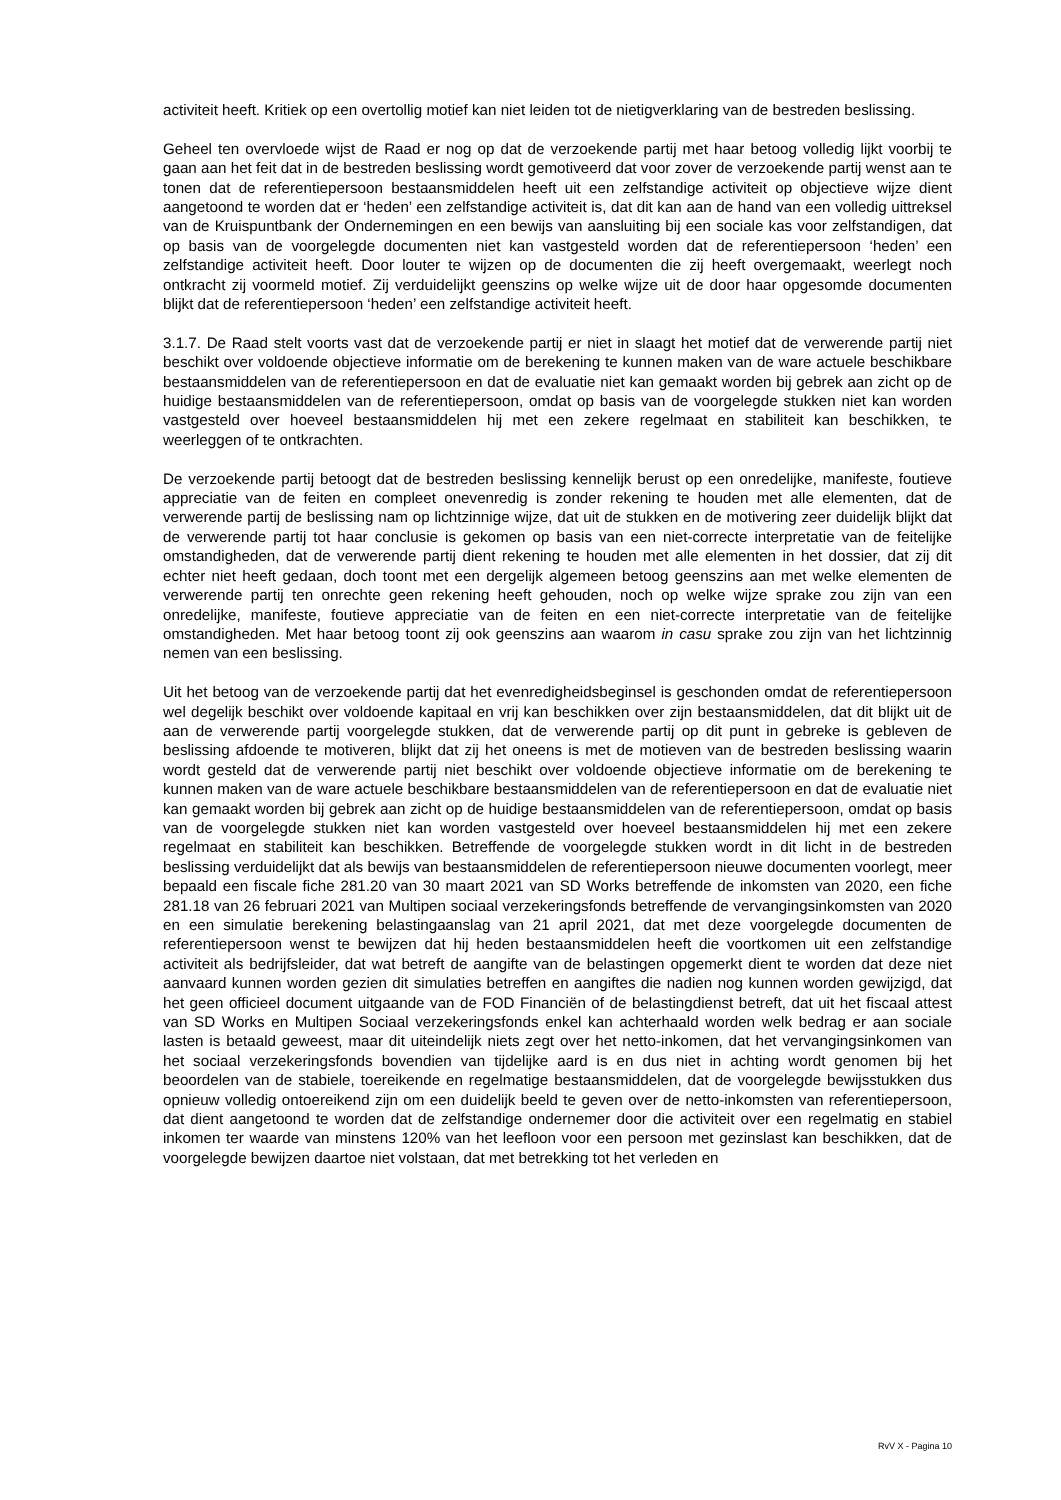activiteit heeft. Kritiek op een overtollig motief kan niet leiden tot de nietigverklaring van de bestreden beslissing.
Geheel ten overvloede wijst de Raad er nog op dat de verzoekende partij met haar betoog volledig lijkt voorbij te gaan aan het feit dat in de bestreden beslissing wordt gemotiveerd dat voor zover de verzoekende partij wenst aan te tonen dat de referentiepersoon bestaansmiddelen heeft uit een zelfstandige activiteit op objectieve wijze dient aangetoond te worden dat er ‘heden’ een zelfstandige activiteit is, dat dit kan aan de hand van een volledig uittreksel van de Kruispuntbank der Ondernemingen en een bewijs van aansluiting bij een sociale kas voor zelfstandigen, dat op basis van de voorgelegde documenten niet kan vastgesteld worden dat de referentiepersoon ‘heden’ een zelfstandige activiteit heeft. Door louter te wijzen op de documenten die zij heeft overgemaakt, weerlegt noch ontkracht zij voormeld motief. Zij verduidelijkt geenszins op welke wijze uit de door haar opgesomde documenten blijkt dat de referentiepersoon ‘heden’ een zelfstandige activiteit heeft.
3.1.7. De Raad stelt voorts vast dat de verzoekende partij er niet in slaagt het motief dat de verwerende partij niet beschikt over voldoende objectieve informatie om de berekening te kunnen maken van de ware actuele beschikbare bestaansmiddelen van de referentiepersoon en dat de evaluatie niet kan gemaakt worden bij gebrek aan zicht op de huidige bestaansmiddelen van de referentiepersoon, omdat op basis van de voorgelegde stukken niet kan worden vastgesteld over hoeveel bestaansmiddelen hij met een zekere regelmaat en stabiliteit kan beschikken, te weerleggen of te ontkrachten.
De verzoekende partij betoogt dat de bestreden beslissing kennelijk berust op een onredelijke, manifeste, foutieve appreciatie van de feiten en compleet onevenredig is zonder rekening te houden met alle elementen, dat de verwerende partij de beslissing nam op lichtzinnige wijze, dat uit de stukken en de motivering zeer duidelijk blijkt dat de verwerende partij tot haar conclusie is gekomen op basis van een niet-correcte interpretatie van de feitelijke omstandigheden, dat de verwerende partij dient rekening te houden met alle elementen in het dossier, dat zij dit echter niet heeft gedaan, doch toont met een dergelijk algemeen betoog geenszins aan met welke elementen de verwerende partij ten onrechte geen rekening heeft gehouden, noch op welke wijze sprake zou zijn van een onredelijke, manifeste, foutieve appreciatie van de feiten en een niet-correcte interpretatie van de feitelijke omstandigheden. Met haar betoog toont zij ook geenszins aan waarom in casu sprake zou zijn van het lichtzinnig nemen van een beslissing.
Uit het betoog van de verzoekende partij dat het evenredigheidsbeginsel is geschonden omdat de referentiepersoon wel degelijk beschikt over voldoende kapitaal en vrij kan beschikken over zijn bestaansmiddelen, dat dit blijkt uit de aan de verwerende partij voorgelegde stukken, dat de verwerende partij op dit punt in gebreke is gebleven de beslissing afdoende te motiveren, blijkt dat zij het oneens is met de motieven van de bestreden beslissing waarin wordt gesteld dat de verwerende partij niet beschikt over voldoende objectieve informatie om de berekening te kunnen maken van de ware actuele beschikbare bestaansmiddelen van de referentiepersoon en dat de evaluatie niet kan gemaakt worden bij gebrek aan zicht op de huidige bestaansmiddelen van de referentiepersoon, omdat op basis van de voorgelegde stukken niet kan worden vastgesteld over hoeveel bestaansmiddelen hij met een zekere regelmaat en stabiliteit kan beschikken. Betreffende de voorgelegde stukken wordt in dit licht in de bestreden beslissing verduidelijkt dat als bewijs van bestaansmiddelen de referentiepersoon nieuwe documenten voorlegt, meer bepaald een fiscale fiche 281.20 van 30 maart 2021 van SD Works betreffende de inkomsten van 2020, een fiche 281.18 van 26 februari 2021 van Multipen sociaal verzekeringsfonds betreffende de vervangingsinkomsten van 2020 en een simulatie berekening belastingaanslag van 21 april 2021, dat met deze voorgelegde documenten de referentiepersoon wenst te bewijzen dat hij heden bestaansmiddelen heeft die voortkomen uit een zelfstandige activiteit als bedrijfsleider, dat wat betreft de aangifte van de belastingen opgemerkt dient te worden dat deze niet aanvaard kunnen worden gezien dit simulaties betreffen en aangiftes die nadien nog kunnen worden gewijzigd, dat het geen officieel document uitgaande van de FOD Financiën of de belastingdienst betreft, dat uit het fiscaal attest van SD Works en Multipen Sociaal verzekeringsfonds enkel kan achterhaald worden welk bedrag er aan sociale lasten is betaald geweest, maar dit uiteindelijk niets zegt over het netto-inkomen, dat het vervangingsinkomen van het sociaal verzekeringsfonds bovendien van tijdelijke aard is en dus niet in achting wordt genomen bij het beoordelen van de stabiele, toereikende en regelmatige bestaansmiddelen, dat de voorgelegde bewijsstukken dus opnieuw volledig ontoereikend zijn om een duidelijk beeld te geven over de netto-inkomsten van referentiepersoon, dat dient aangetoond te worden dat de zelfstandige ondernemer door die activiteit over een regelmatig en stabiel inkomen ter waarde van minstens 120% van het leefloon voor een persoon met gezinslast kan beschikken, dat de voorgelegde bewijzen daartoe niet volstaan, dat met betrekking tot het verleden en
RvV X - Pagina 10